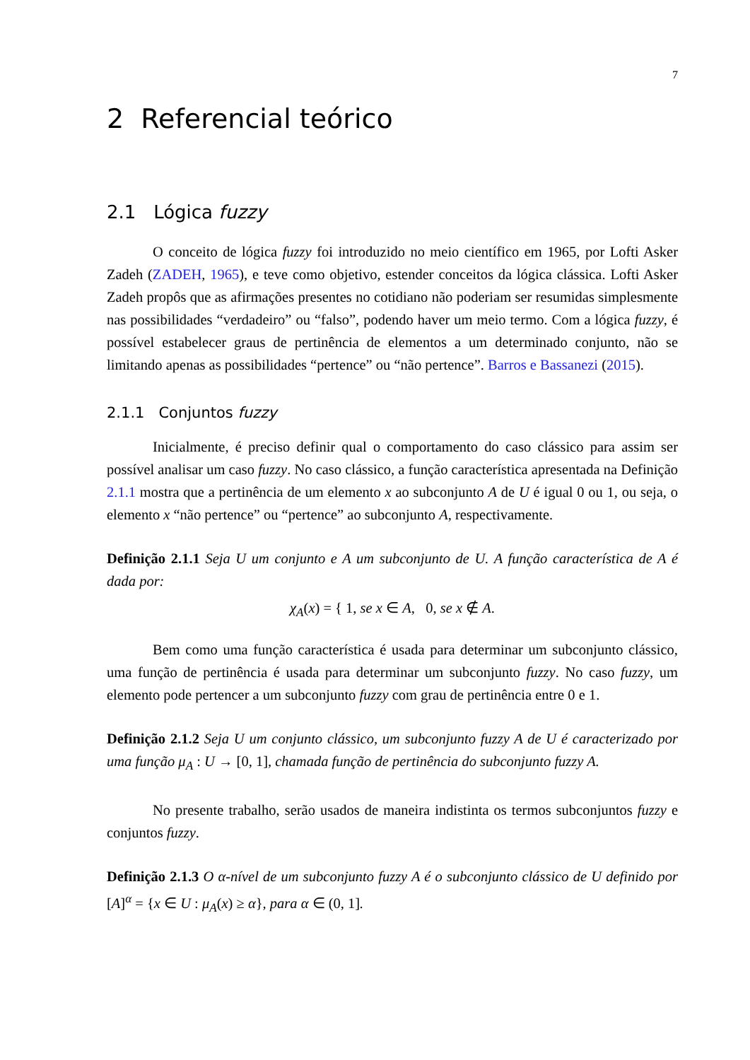7
2 Referencial teórico
2.1 Lógica fuzzy
O conceito de lógica fuzzy foi introduzido no meio científico em 1965, por Lofti Asker Zadeh (ZADEH, 1965), e teve como objetivo, estender conceitos da lógica clássica. Lofti Asker Zadeh propôs que as afirmações presentes no cotidiano não poderiam ser resumidas simplesmente nas possibilidades “verdadeiro” ou “falso”, podendo haver um meio termo. Com a lógica fuzzy, é possível estabelecer graus de pertinência de elementos a um determinado conjunto, não se limitando apenas as possibilidades “pertence” ou “não pertence”. Barros e Bassanezi (2015).
2.1.1 Conjuntos fuzzy
Inicialmente, é preciso definir qual o comportamento do caso clássico para assim ser possível analisar um caso fuzzy. No caso clássico, a função característica apresentada na Definição 2.1.1 mostra que a pertinência de um elemento x ao subconjunto A de U é igual 0 ou 1, ou seja, o elemento x “não pertence” ou “pertence” ao subconjunto A, respectivamente.
Definição 2.1.1 Seja U um conjunto e A um subconjunto de U. A função característica de A é dada por:
χ<sub>A</sub>(x) = { 1, se x ∈ A, 0, se x ∉ A.
Bem como uma função característica é usada para determinar um subconjunto clássico, uma função de pertinência é usada para determinar um subconjunto fuzzy. No caso fuzzy, um elemento pode pertencer a um subconjunto fuzzy com grau de pertinência entre 0 e 1.
Definição 2.1.2 Seja U um conjunto clássico, um subconjunto fuzzy A de U é caracterizado por uma função μ<sub>A</sub> : U → [0, 1], chamada função de pertinência do subconjunto fuzzy A.
No presente trabalho, serão usados de maneira indistinta os termos subconjuntos fuzzy e conjuntos fuzzy.
Definição 2.1.3 O α-nível de um subconjunto fuzzy A é o subconjunto clássico de U definido por [A]<sup>α</sup> = {x ∈ U : μ<sub>A</sub>(x) ≥ α}, para α ∈ (0, 1].